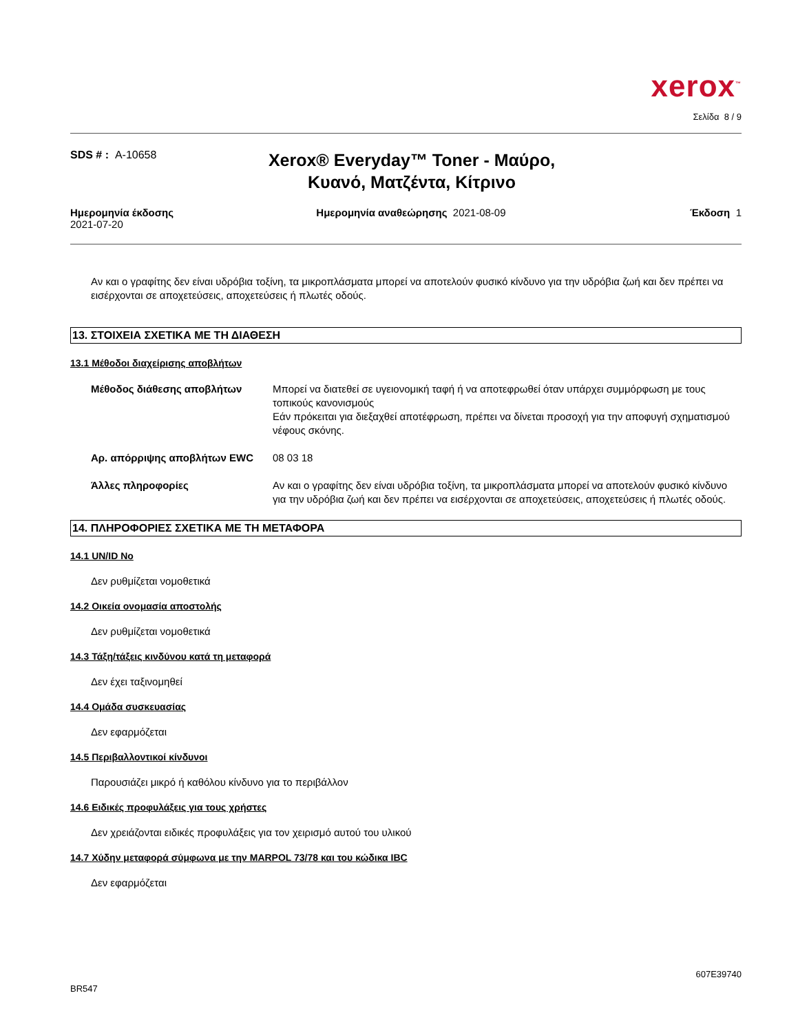xerox<sup>™</sup>
Σελίδα 8 / 9
SDS # : A-10658
Xerox® Everyday™ Toner - Μαύρο, Κυανό, Ματζέντα, Κίτρινο
Ημερομηνία έκδοσης
2021-07-20
Ημερομηνία αναθεώρησης 2021-08-09
Έκδοση 1
Αν και ο γραφίτης δεν είναι υδρόβια τοξίνη, τα μικροπλάσματα μπορεί να αποτελούν φυσικό κίνδυνο για την υδρόβια ζωή και δεν πρέπει να εισέρχονται σε αποχετεύσεις, αποχετεύσεις ή πλωτές οδούς.
13. ΣΤΟΙΧΕΙΑ ΣΧΕΤΙΚΑ ΜΕ ΤΗ ΔΙΑΘΕΣΗ
13.1 Μέθοδοι διαχείρισης αποβλήτων
Μέθοδος διάθεσης αποβλήτων Μπορεί να διατεθεί σε υγειονομική ταφή ή να αποτεφρωθεί όταν υπάρχει συμμόρφωση με τους τοπικούς κανονισμούς
Εάν πρόκειται για διεξαχθεί αποτέφρωση, πρέπει να δίνεται προσοχή για την αποφυγή σχηματισμού νέφους σκόνης.
Αρ. απόρριψης αποβλήτων EWC 08 03 18
Άλλες πληροφορίες Αν και ο γραφίτης δεν είναι υδρόβια τοξίνη, τα μικροπλάσματα μπορεί να αποτελούν φυσικό κίνδυνο για την υδρόβια ζωή και δεν πρέπει να εισέρχονται σε αποχετεύσεις, αποχετεύσεις ή πλωτές οδούς.
14. ΠΛΗΡΟΦΟΡΙΕΣ ΣΧΕΤΙΚΑ ΜΕ ΤΗ ΜΕΤΑΦΟΡΑ
14.1 UN/ID No
Δεν ρυθμίζεται νομοθετικά
14.2 Οικεία ονομασία αποστολής
Δεν ρυθμίζεται νομοθετικά
14.3 Τάξη/τάξεις κινδύνου κατά τη μεταφορά
Δεν έχει ταξινομηθεί
14.4 Ομάδα συσκευασίας
Δεν εφαρμόζεται
14.5 Περιβαλλοντικοί κίνδυνοι
Παρουσιάζει μικρό ή καθόλου κίνδυνο για το περιβάλλον
14.6 Ειδικές προφυλάξεις για τους χρήστες
Δεν χρειάζονται ειδικές προφυλάξεις για τον χειρισμό αυτού του υλικού
14.7 Χύδην μεταφορά σύμφωνα με την MARPOL 73/78 και του κώδικα IBC
Δεν εφαρμόζεται
607E39740
BR547